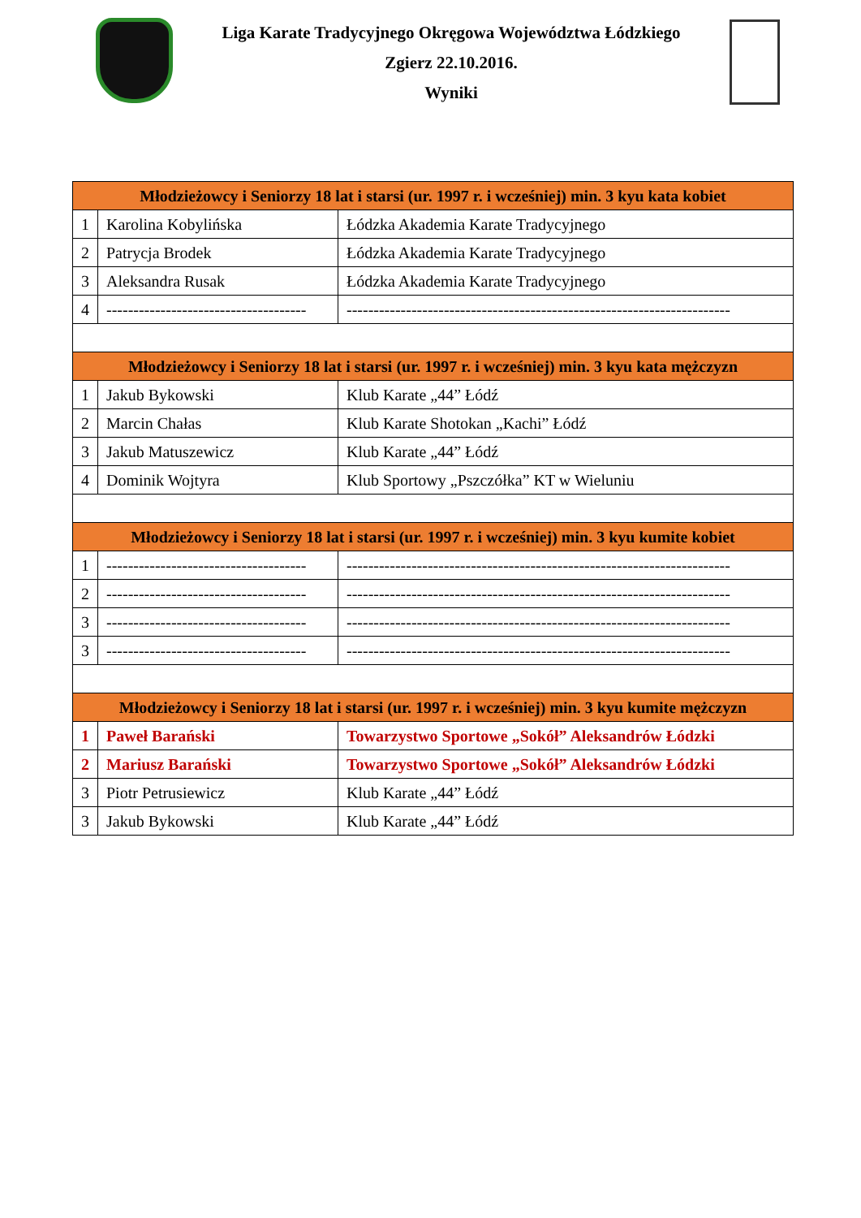Liga Karate Tradycyjnego Okręgowa Województwa Łódzkiego
Zgierz 22.10.2016.
Wyniki
| Młodzieżowcy i Seniorzy 18 lat i starsi (ur. 1997 r. i wcześniej) min. 3 kyu kata kobiet | | |
| 1 | Karolina Kobylińska | Łódzka Akademia Karate Tradycyjnego |
| 2 | Patrycja Brodek | Łódzka Akademia Karate Tradycyjnego |
| 3 | Aleksandra Rusak | Łódzka Akademia Karate Tradycyjnego |
| 4 | ------------------------------------- | ----------------------------------------------------------------------- |
| Młodzieżowcy i Seniorzy 18 lat i starsi (ur. 1997 r. i wcześniej) min. 3 kyu kata mężczyzn | | |
| 1 | Jakub Bykowski | Klub Karate „44” Łódź |
| 2 | Marcin Chałas | Klub Karate Shotokan „Kachi” Łódź |
| 3 | Jakub Matuszewicz | Klub Karate „44” Łódź |
| 4 | Dominik Wojtyra | Klub Sportowy „Pszczółka” KT w Wieluniu |
| Młodzieżowcy i Seniorzy 18 lat i starsi (ur. 1997 r. i wcześniej) min. 3 kyu kumite kobiet | | |
| 1 | ------------------------------------- | ----------------------------------------------------------------------- |
| 2 | ------------------------------------- | ----------------------------------------------------------------------- |
| 3 | ------------------------------------- | ----------------------------------------------------------------------- |
| 3 | ------------------------------------- | ----------------------------------------------------------------------- |
| Młodzieżowcy i Seniorzy 18 lat i starsi (ur. 1997 r. i wcześniej) min. 3 kyu kumite mężczyzn | | |
| 1 | Paweł Barański | Towarzystwo Sportowe „Sokół” Aleksandrów Łódzki |
| 2 | Mariusz Barański | Towarzystwo Sportowe „Sokół” Aleksandrów Łódzki |
| 3 | Piotr Petrusiewicz | Klub Karate „44” Łódź |
| 3 | Jakub Bykowski | Klub Karate „44” Łódź |